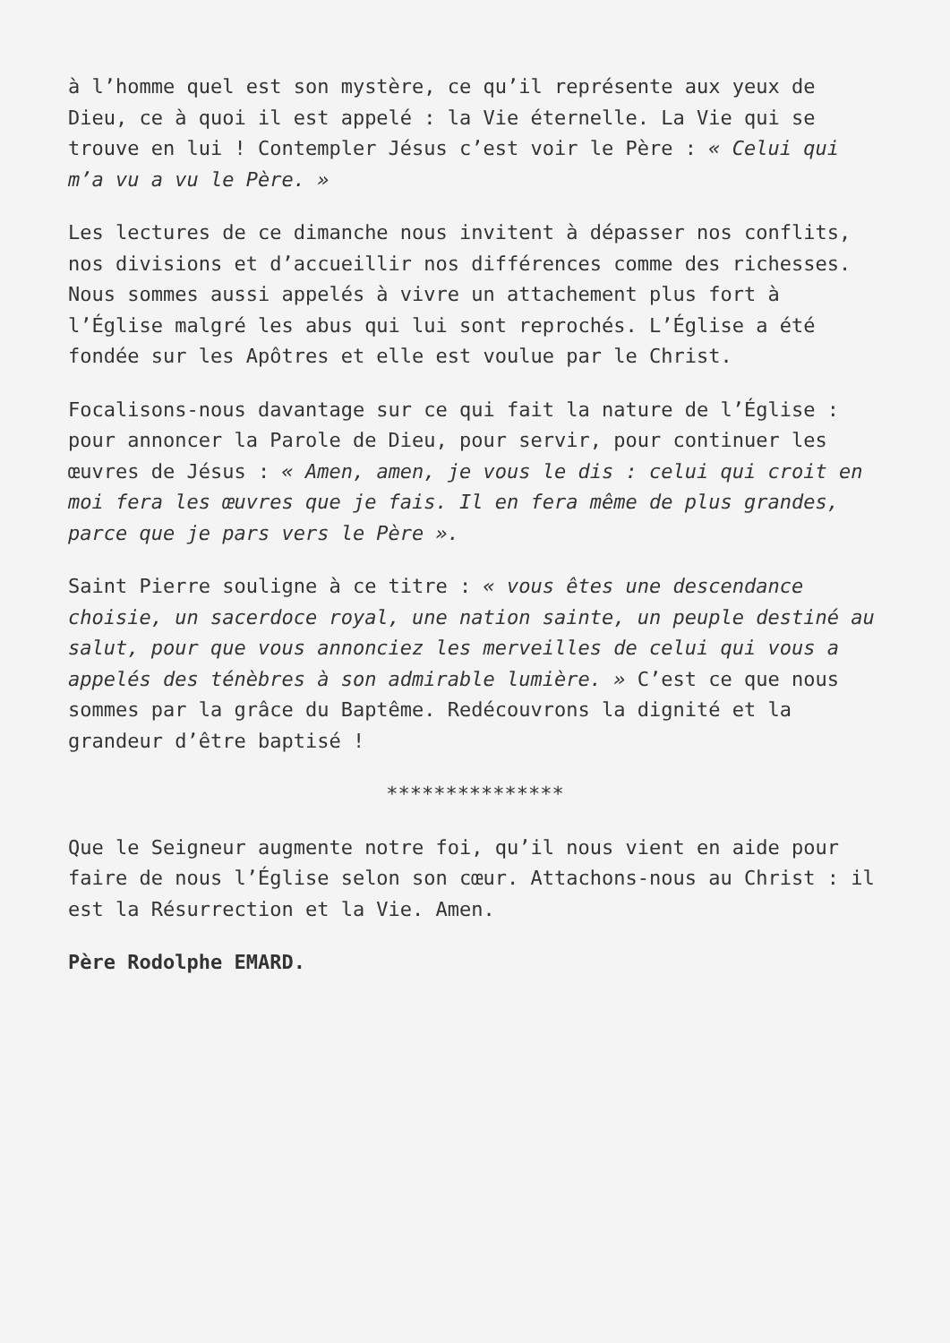à l’homme quel est son mystère, ce qu’il représente aux yeux de Dieu, ce à quoi il est appelé : la Vie éternelle. La Vie qui se trouve en lui ! Contempler Jésus c’est voir le Père : « Celui qui m’a vu a vu le Père. »
Les lectures de ce dimanche nous invitent à dépasser nos conflits, nos divisions et d’accueillir nos différences comme des richesses. Nous sommes aussi appelés à vivre un attachement plus fort à l’Église malgré les abus qui lui sont reprochés. L’Église a été fondée sur les Apôtres et elle est voulue par le Christ.
Focalisons-nous davantage sur ce qui fait la nature de l’Église : pour annoncer la Parole de Dieu, pour servir, pour continuer les œuvres de Jésus : « Amen, amen, je vous le dis : celui qui croit en moi fera les œuvres que je fais. Il en fera même de plus grandes, parce que je pars vers le Père ».
Saint Pierre souligne à ce titre : « vous êtes une descendance choisie, un sacerdoce royal, une nation sainte, un peuple destiné au salut, pour que vous annonciez les merveilles de celui qui vous a appelés des ténèbres à son admirable lumière. » C’est ce que nous sommes par la grâce du Baptême. Redécouvrons la dignité et la grandeur d’être baptisé !
***************
Que le Seigneur augmente notre foi, qu’il nous vient en aide pour faire de nous l’Église selon son cœur. Attachons-nous au Christ : il est la Résurrection et la Vie. Amen.
Père Rodolphe EMARD.